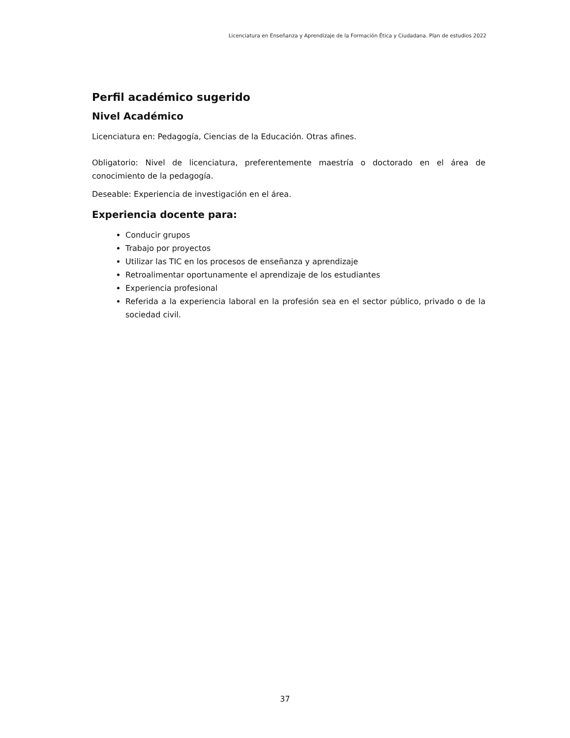Licenciatura en Enseñanza y Aprendizaje de la Formación Ética y Ciudadana. Plan de estudios 2022
Perfil académico sugerido
Nivel Académico
Licenciatura en: Pedagogía, Ciencias de la Educación. Otras afines.
Obligatorio: Nivel de licenciatura, preferentemente maestría o doctorado en el área de conocimiento de la pedagogía.
Deseable: Experiencia de investigación en el área.
Experiencia docente para:
Conducir grupos
Trabajo por proyectos
Utilizar las TIC en los procesos de enseñanza y aprendizaje
Retroalimentar oportunamente el aprendizaje de los estudiantes
Experiencia profesional
Referida a la experiencia laboral en la profesión sea en el sector público, privado o de la sociedad civil.
37